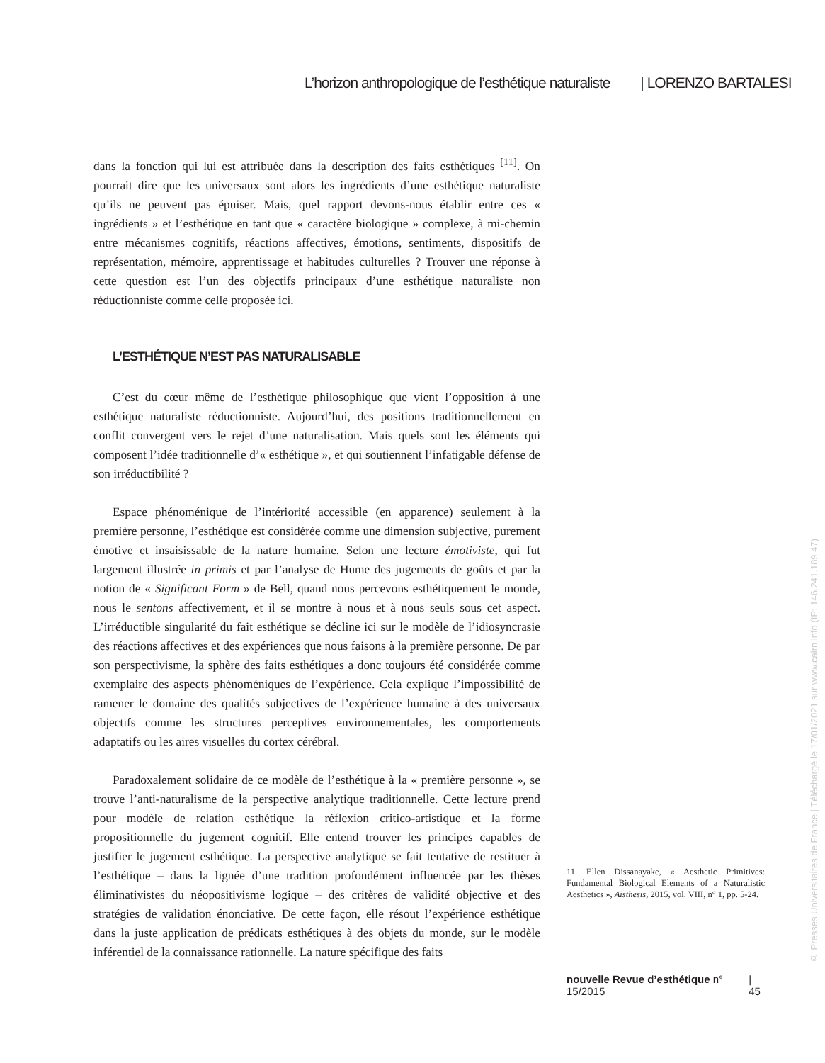L’horizon anthropologique de l’esthétique naturaliste | LORENZO BARTALESI
dans la fonction qui lui est attribuée dans la description des faits esthétiques <sup>[11]</sup>. On pourrait dire que les universaux sont alors les ingrédients d’une esthétique naturaliste qu’ils ne peuvent pas épuiser. Mais, quel rapport devons-nous établir entre ces « ingrédients » et l’esthétique en tant que « caractère biologique » complexe, à mi-chemin entre mécanismes cognitifs, réactions affectives, émotions, sentiments, dispositifs de représentation, mémoire, apprentissage et habitudes culturelles ? Trouver une réponse à cette question est l’un des objectifs principaux d’une esthétique naturaliste non réductionniste comme celle proposée ici.
L’ESTHÉTIQUE N’EST PAS NATURALISABLE
C’est du cœur même de l’esthétique philosophique que vient l’opposition à une esthétique naturaliste réductionniste. Aujourd’hui, des positions traditionnellement en conflit convergent vers le rejet d’une naturalisation. Mais quels sont les éléments qui composent l’idée traditionnelle d’« esthétique », et qui soutiennent l’infatigable défense de son irréductibilité ?
Espace phénoménique de l’intériorité accessible (en apparence) seulement à la première personne, l’esthétique est considérée comme une dimension subjective, purement émotive et insaisissable de la nature humaine. Selon une lecture émotiviste, qui fut largement illustrée in primis et par l’analyse de Hume des jugements de goûts et par la notion de « Significant Form » de Bell, quand nous percevons esthétiquement le monde, nous le sentons affectivement, et il se montre à nous et à nous seuls sous cet aspect. L’irréductible singularité du fait esthétique se décline ici sur le modèle de l’idiosyncrasie des réactions affectives et des expériences que nous faisons à la première personne. De par son perspectivisme, la sphère des faits esthétiques a donc toujours été considérée comme exemplaire des aspects phénoméniques de l’expérience. Cela explique l’impossibilité de ramener le domaine des qualités subjectives de l’expérience humaine à des universaux objectifs comme les structures perceptives environnementales, les comportements adaptatifs ou les aires visuelles du cortex cérébral.
Paradoxalement solidaire de ce modèle de l’esthétique à la « première personne », se trouve l’anti-naturalisme de la perspective analytique traditionnelle. Cette lecture prend pour modèle de relation esthétique la réflexion critico-artistique et la forme propositionnelle du jugement cognitif. Elle entend trouver les principes capables de justifier le jugement esthétique. La perspective analytique se fait tentative de restituer à l’esthétique – dans la lignée d’une tradition profondément influencée par les thèses éliminativistes du néopositivisme logique – des critères de validité objective et des stratégies de validation énonciative. De cette façon, elle résout l’expérience esthétique dans la juste application de prédicats esthétiques à des objets du monde, sur le modèle inférentiel de la connaissance rationnelle. La nature spécifique des faits
11. Ellen Dissanayake, « Aesthetic Primitives: Fundamental Biological Elements of a Naturalistic Aesthetics », Aisthesis, 2015, vol. VIII, n° 1, pp. 5-24.
nouvelle Revue d’esthétique n° 15/2015 | 45
© Presses Universitaires de France | Téléchargé le 17/01/2021 sur www.cairn.info (IP: 146.241.189.47)